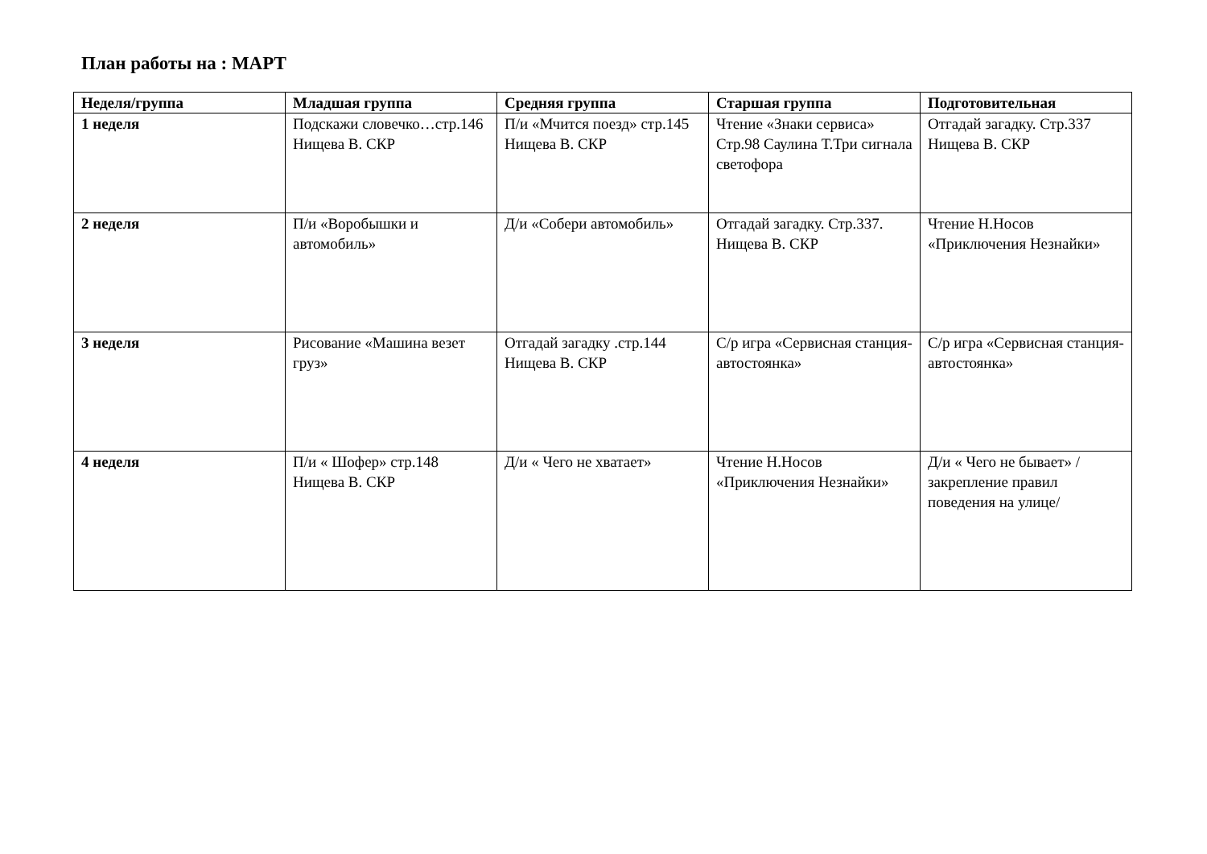План работы на : МАРТ
| Неделя/группа | Младшая группа | Средняя группа | Старшая группа | Подготовительная |
| --- | --- | --- | --- | --- |
| 1 неделя | Подскажи словечко…стр.146 Нищева В. СКР | П/и «Мчится поезд» стр.145 Нищева В. СКР | Чтение «Знаки сервиса» Стр.98 Саулина Т.Три сигнала светофора | Отгадай загадку. Стр.337 Нищева В. СКР |
| 2 неделя | П/и «Воробышки и автомобиль» | Д/и «Собери автомобиль» | Отгадай загадку. Стр.337. Нищева В. СКР | Чтение Н.Носов «Приключения Незнайки» |
| 3 неделя | Рисование «Машина везет груз» | Отгадай загадку .стр.144 Нищева В. СКР | С/р игра «Сервисная станция-автостоянка» | С/р игра «Сервисная станция-автостоянка» |
| 4 неделя | П/и « Шофер» стр.148 Нищева В. СКР | Д/и « Чего не хватает» | Чтение Н.Носов «Приключения Незнайки» | Д/и « Чего не бывает» /закрепление правил поведения на улице/ |